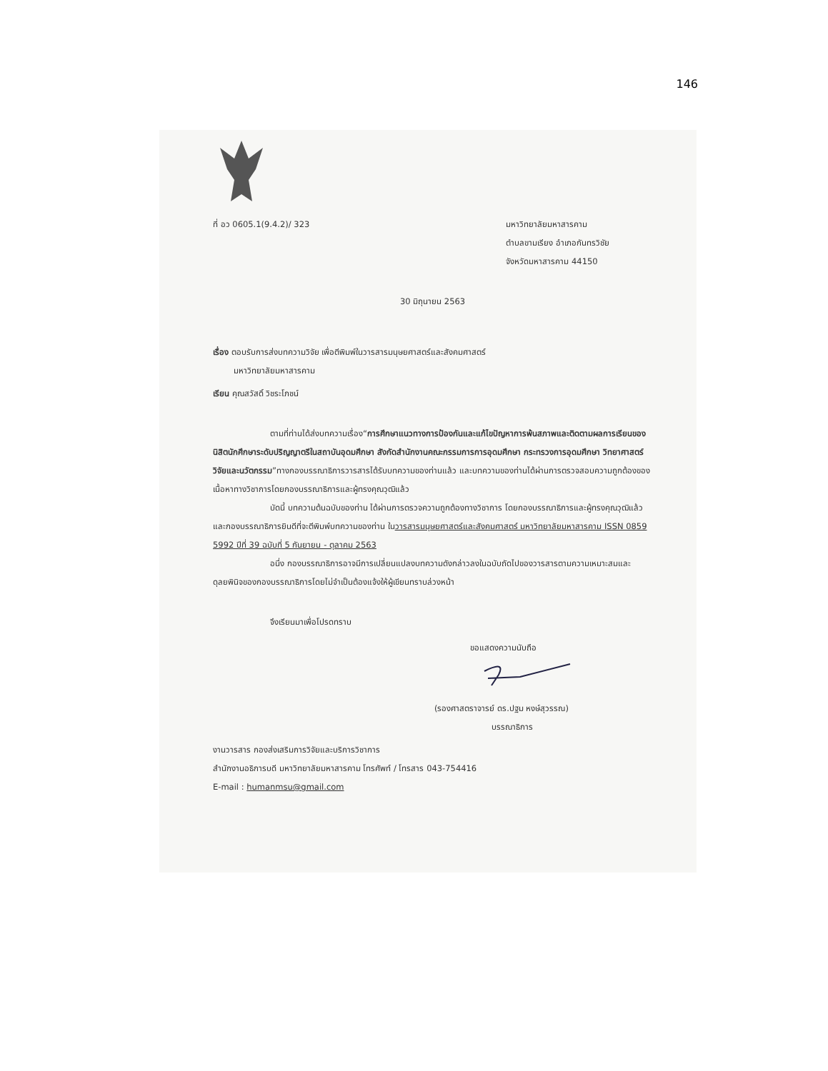146
ที่ อว 0605.1(9.4.2)/ 323 มหาวิทยาลัยมหาสารคาม
ตำบลขามเรียง อำเภอกันทรวิชัย
จังหวัดมหาสารคาม 44150
30 มิถุนายน 2563
เรื่อง ตอบรับการส่งบทความวิจัย เพื่อตีพิมพ์ในวารสารมนุษยศาสตร์และสังคมศาสตร์
มหาวิทยาลัยมหาสารคาม
เรียน คุณสวัสดิ์ วิชระโภชน์
ตามที่ท่านได้ส่งบทความเรื่อง“การศึกษาแนวทางการป้องกันและแก้ไขปัญหาการพ้นสภาพและติดตามผลการเรียนของนิสิตนักศึกษาระดับปริญญาตรีในสถาบันอุดมศึกษา สังกัดสำนักงานคณะกรรมการการอุดมศึกษา กระทรวงการอุดมศึกษา วิทยาศาสตร์ วิจัยและนวัตกรรม”ทางกองบรรณาธิการวารสารได้รับบทความของท่านแล้ว และบทความของท่านได้ผ่านการตรวจสอบความถูกต้องของเนื้อหาทางวิชาการโดยกองบรรณาธิการและผู้ทรงคุณวุฒิแล้ว
บัดนี้ บทความต้นฉบับของท่าน ได้ผ่านการตรวจความถูกต้องทางวิชาการ โดยกองบรรณาธิการและผู้ทรงคุณวุฒิแล้ว และกองบรรณาธิการยินดีที่จะตีพิมพ์บทความของท่าน ในวารสารมนุษยศาสตร์และสังคมศาสตร์ มหาวิทยาลัยมหาสารคาม ISSN 0859 5992 ปีที่ 39 ฉบับที่ 5 กันยายน - ตุลาคม 2563
อนึ่ง กองบรรณาธิการอาจมีการเปลี่ยนแปลงบทความดังกล่าวลงในฉบับถัดไปของวารสารตามความเหมาะสมและดุลยพินิจของกองบรรณาธิการโดยไม่จำเป็นต้องแจ้งให้ผู้เขียนทราบล่วงหน้า
จึงเรียนมาเพื่อโปรดทราบ
ขอแสดงความนับถือ
(รองศาสตราจารย์ ดร.ปฐม หงษ์สุวรรณ)
บรรณาธิการ
งานวารสาร กองส่งเสริมการวิจัยและบริการวิชาการ
สำนักงานอธิการบดี มหาวิทยาลัยมหาสารคาม โทรศัพท์ / โทรสาร 043-754416
E-mail : humanmsu@gmail.com